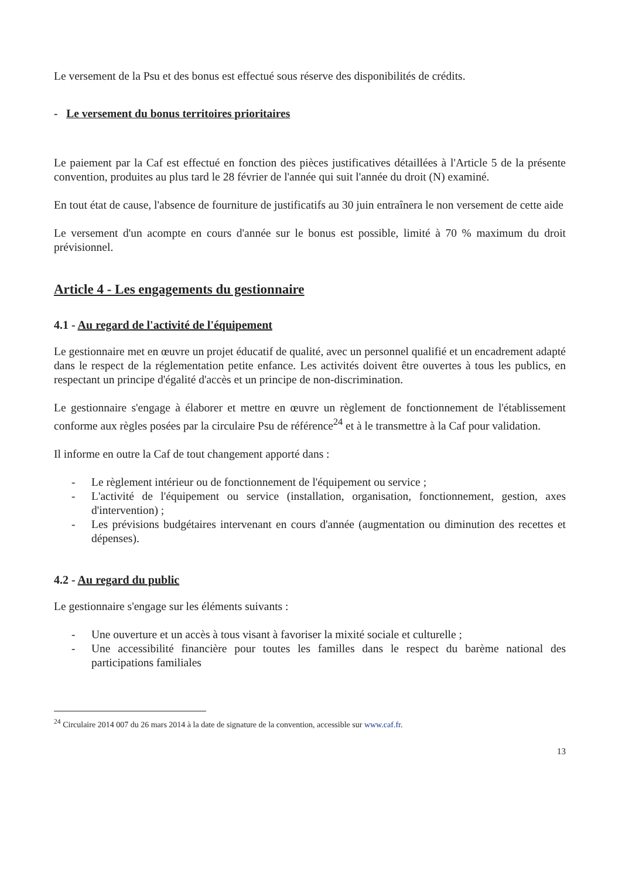Le versement de la Psu et des bonus est effectué sous réserve des disponibilités de crédits.
- Le versement du bonus territoires prioritaires
Le paiement par la Caf est effectué en fonction des pièces justificatives détaillées à l'Article 5 de la présente convention, produites au plus tard le 28 février de l'année qui suit l'année du droit (N) examiné.
En tout état de cause, l'absence de fourniture de justificatifs au 30 juin entraînera le non versement de cette aide
Le versement d'un acompte en cours d'année sur le bonus est possible, limité à 70 % maximum du droit prévisionnel.
Article 4 - Les engagements du gestionnaire
4.1 - Au regard de l'activité de l'équipement
Le gestionnaire met en œuvre un projet éducatif de qualité, avec un personnel qualifié et un encadrement adapté dans le respect de la réglementation petite enfance. Les activités doivent être ouvertes à tous les publics, en respectant un principe d'égalité d'accès et un principe de non-discrimination.
Le gestionnaire s'engage à élaborer et mettre en œuvre un règlement de fonctionnement de l'établissement conforme aux règles posées par la circulaire Psu de référence<sup>24</sup> et à le transmettre à la Caf pour validation.
Il informe en outre la Caf de tout changement apporté dans :
- Le règlement intérieur ou de fonctionnement de l'équipement ou service ;
- L'activité de l'équipement ou service (installation, organisation, fonctionnement, gestion, axes d'intervention) ;
- Les prévisions budgétaires intervenant en cours d'année (augmentation ou diminution des recettes et dépenses).
4.2 - Au regard du public
Le gestionnaire s'engage sur les éléments suivants :
- Une ouverture et un accès à tous visant à favoriser la mixité sociale et culturelle ;
- Une accessibilité financière pour toutes les familles dans le respect du barème national des participations familiales
<sup>24</sup> Circulaire 2014 007 du 26 mars 2014 à la date de signature de la convention, accessible sur www.caf.fr.
13